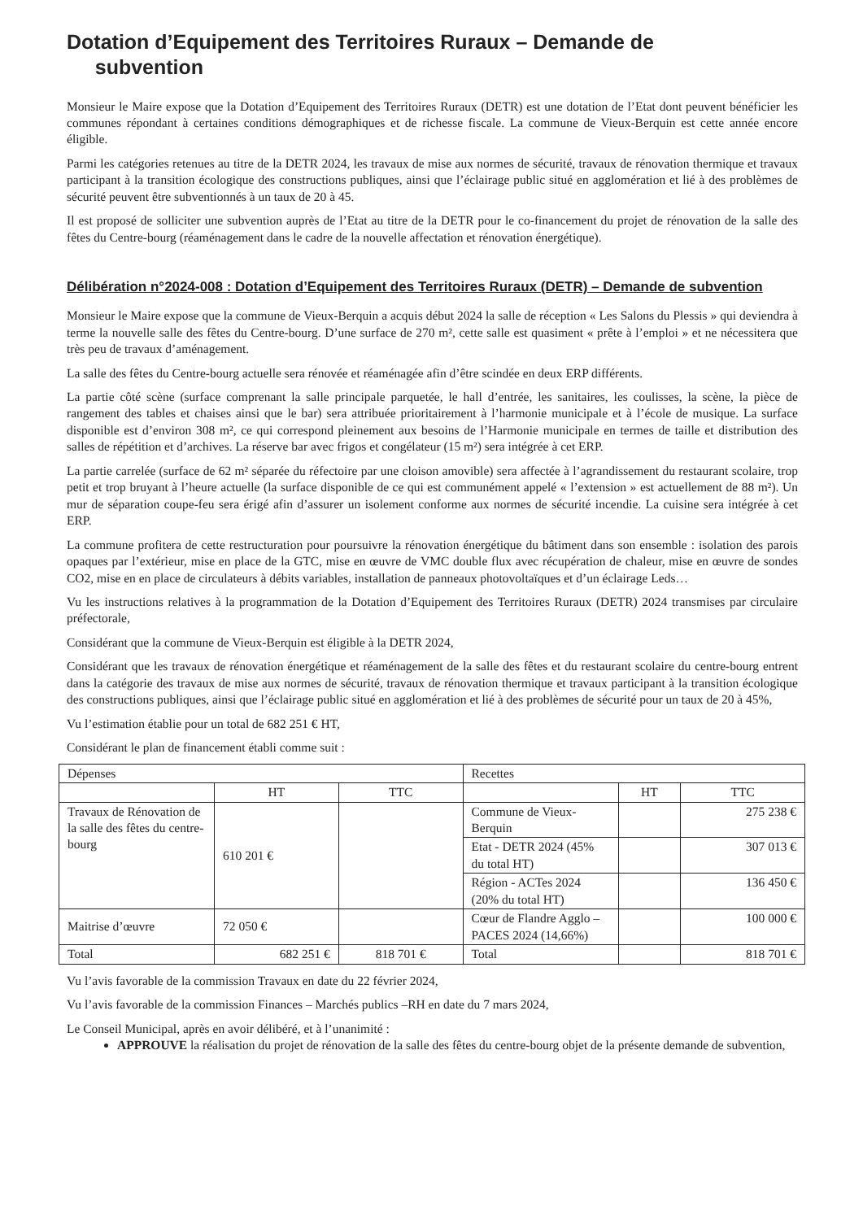Dotation d’Equipement des Territoires Ruraux – Demande de
subvention
Monsieur le Maire expose que la Dotation d’Equipement des Territoires Ruraux (DETR) est une dotation de l’Etat dont peuvent bénéficier les communes répondant à certaines conditions démographiques et de richesse fiscale. La commune de Vieux-Berquin est cette année encore éligible.
Parmi les catégories retenues au titre de la DETR 2024, les travaux de mise aux normes de sécurité, travaux de rénovation thermique et travaux participant à la transition écologique des constructions publiques, ainsi que l’éclairage public situé en agglomération et lié à des problèmes de sécurité peuvent être subventionnés à un taux de 20 à 45.
Il est proposé de solliciter une subvention auprès de l’Etat au titre de la DETR pour le co-financement du projet de rénovation de la salle des fêtes du Centre-bourg (réaménagement dans le cadre de la nouvelle affectation et rénovation énergétique).
Délibération n°2024-008 : Dotation d’Equipement des Territoires Ruraux (DETR) – Demande de subvention
Monsieur le Maire expose que la commune de Vieux-Berquin a acquis début 2024 la salle de réception « Les Salons du Plessis » qui deviendra à terme la nouvelle salle des fêtes du Centre-bourg. D’une surface de 270 m², cette salle est quasiment « prête à l’emploi » et ne nécessitera que très peu de travaux d’aménagement.
La salle des fêtes du Centre-bourg actuelle sera rénovée et réaménagée afin d’être scindée en deux ERP différents.
La partie côté scène (surface comprenant la salle principale parquetée, le hall d’entrée, les sanitaires, les coulisses, la scène, la pièce de rangement des tables et chaises ainsi que le bar) sera attribuée prioritairement à l’harmonie municipale et à l’école de musique. La surface disponible est d’environ 308 m², ce qui correspond pleinement aux besoins de l’Harmonie municipale en termes de taille et distribution des salles de répétition et d’archives. La réserve bar avec frigos et congélateur (15 m²) sera intégrée à cet ERP.
La partie carrelée (surface de 62 m² séparée du réfectoire par une cloison amovible) sera affectée à l’agrandissement du restaurant scolaire, trop petit et trop bruyant à l’heure actuelle (la surface disponible de ce qui est communément appelé « l’extension » est actuellement de 88 m²). Un mur de séparation coupe-feu sera érigé afin d’assurer un isolement conforme aux normes de sécurité incendie. La cuisine sera intégrée à cet ERP.
La commune profitera de cette restructuration pour poursuivre la rénovation énergétique du bâtiment dans son ensemble : isolation des parois opaques par l’extérieur, mise en place de la GTC, mise en œuvre de VMC double flux avec récupération de chaleur, mise en œuvre de sondes CO2, mise en en place de circulateurs à débits variables, installation de panneaux photovoltaïques et d’un éclairage Leds…
Vu les instructions relatives à la programmation de la Dotation d’Equipement des Territoires Ruraux (DETR) 2024 transmises par circulaire préfectorale,
Considérant que la commune de Vieux-Berquin est éligible à la DETR 2024,
Considérant que les travaux de rénovation énergétique et réaménagement de la salle des fêtes et du restaurant scolaire du centre-bourg entrent dans la catégorie des travaux de mise aux normes de sécurité, travaux de rénovation thermique et travaux participant à la transition écologique des constructions publiques, ainsi que l’éclairage public situé en agglomération et lié à des problèmes de sécurité pour un taux de 20 à 45%,
Vu l’estimation établie pour un total de 682 251 € HT,
Considérant le plan de financement établi comme suit :
| Dépenses | | | Recettes | | |
| | HT | TTC | | HT | TTC |
| Travaux de Rénovation de la salle des fêtes du centre-bourg | 610 201 € | | Commune de Vieux-Berquin | | 275 238 € |
| | | | Etat - DETR 2024 (45% du total HT) | | 307 013 € |
| | | | Région - ACTes 2024 (20% du total HT) | | 136 450 € |
| Maitrise d’œuvre | 72 050 € | | Cœur de Flandre Agglo – PACES 2024 (14,66%) | | 100 000 € |
| Total | 682 251 € | 818 701 € | Total | | 818 701 € |
Vu l’avis favorable de la commission Travaux en date du 22 février 2024,
Vu l’avis favorable de la commission Finances – Marchés publics –RH en date du 7 mars 2024,
Le Conseil Municipal, après en avoir délibéré, et à l’unanimité :
APPROUVE la réalisation du projet de rénovation de la salle des fêtes du centre-bourg objet de la présente demande de subvention,